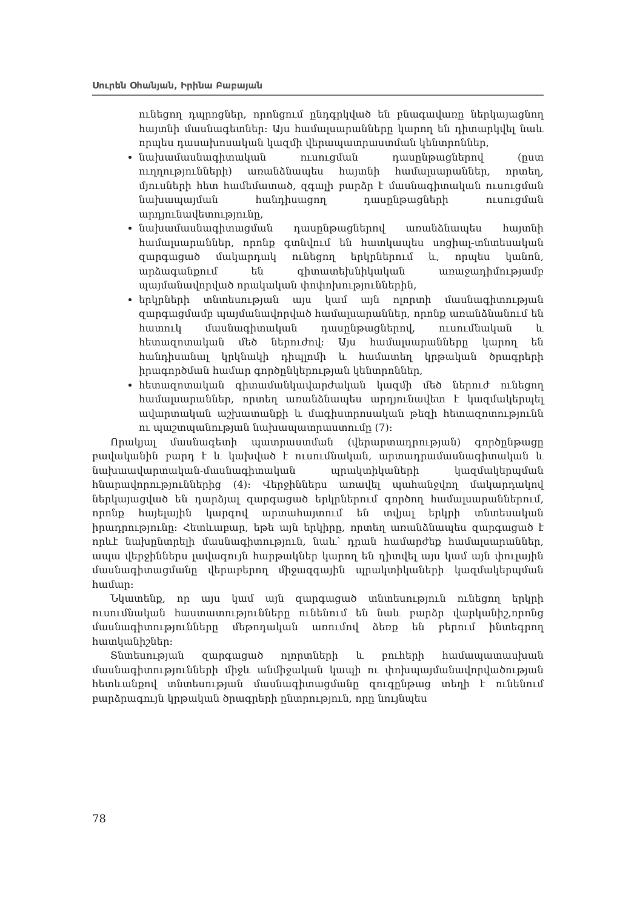Սուրեն Օհանյան, Իրինա Բաբայան
ունեցող դպրոցներ, որոնցում ընդգրկված են բնագավառը ներկայացնող հայտնի մասնագետներ: Այս համալսարանները կարող են դիտարկվել նաև որպես դասախոսական կազմի վերապատրաստման կենտրոններ,
նախամասնագիտական ուսուցման դասընթացներով (ըստ ուղղությունների) առանձնապես հայտնի համալսարաններ, որտեղ, մյուսների հետ համեմատած, զգալի բարձր է մասնագիտական ուսուցման նախապայման հանդիսացող դասընթացների ուսուցման արդյունավետությունը,
նախամասնագիտացման դասընթացներով առանձնապես հայտնի համալսարաններ, որոնք գտնվում են հատկապես սոցիալ-տնտեսական զարգացած մակարդակ ունեցող երկրներում և, որպես կանոն, արձագանքում են գիտատեխնիկական առաջադիմությամբ պայմանավորված որակական փոփոխություններին,
երկրների տնտեսության այս կամ այն ոլորտի մասնագիտության զարգացմամբ պայմանավորված համալսարաններ, որոնք առանձնանում են հատուկ մասնագիտական դասընթացներով, ուսումնական և հետազոտական մեծ ներուժով: Այս համալսարանները կարող են հանդիսանալ կրկնակի դիպլոմի և համատեղ կրթական ծրագրերի իրագործման համար գործընկերության կենտրոններ,
հետազոտական գիտամանկավարժական կազմի մեծ ներուժ ունեցող համալսարաններ, որտեղ առանձնապես արդյունավետ է կազմակերպել ավարտական աշխատանքի և մագիստրոսական թեզի հետազոտությունն ու պաշտպանության նախապատրաստումը (7):
Որակյալ մասնագետի պատրաստման (վերարտադրության) գործընթացը բավականին բարդ է և կախված է ուսումնական, արտադրամասնագիտական և նախաավարտական-մասնագիտական պրակտիկաների կազմակերպման հնարավորություններից (4): Վերջիններս առավել պահանջվող մակարդակով ներկայացված են դարձյալ զարգացած երկրներում գործող համալսարաններում, որոնք հայելային կարգով արտահայտում են տվյալ երկրի տնտեսական իրադրությունը: Հետևաբար, եթե այն երկիրը, որտեղ առանձնապես զարգացած է որևէ նախընտրելի մասնագիտություն, նաև՝ դրան համարժեք համալսարաններ, ապա վերջիններս լավագույն հարթակներ կարող են դիտվել այս կամ այն փուլային մասնագիտացմանը վերաբերող միջազգային պրակտիկաների կազմակերպման համար:
Նկատենք, որ այս կամ այն զարգացած տնտեսություն ունեցող երկրի ուսումնական հաստատությունները ունենում են նաև բարձր վարկանիշ,որոնց մասնագիտությունները մեթոդական առումով ձեռք են բերում ինտեգրող հատկանիշներ:
Տնտեսության զարգացած ոլորտների և բուհերի համապատասխան մասնագիտությունների միջև անմիջական կապի ու փոխպայմանավորվածության հետևանքով տնտեսության մասնագիտացմանը զուգընթաց տեղի է ունենում բարձրագույն կրթական ծրագրերի ընտրություն, որը նույնպես
78